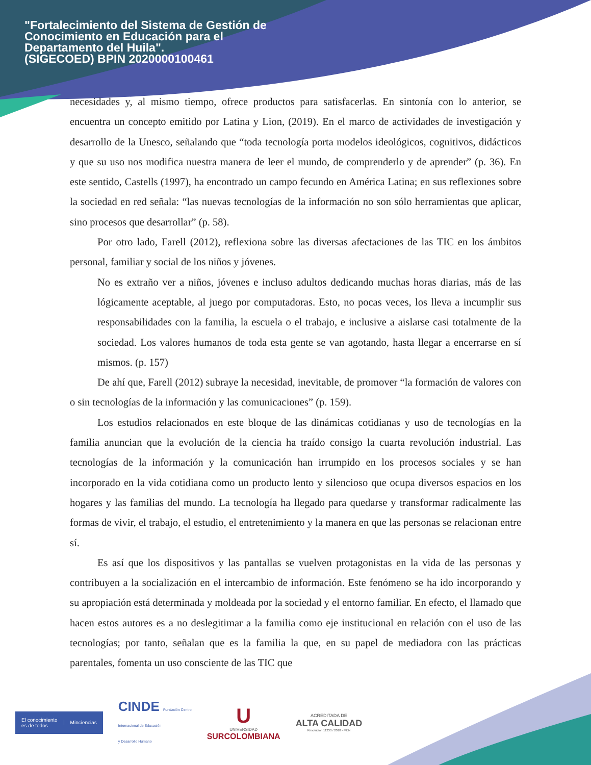"Fortalecimiento del Sistema de Gestión de
Conocimiento en Educación para el
Departamento del Huila".
(SIGECOED) BPIN 2020000100461
necesidades y, al mismo tiempo, ofrece productos para satisfacerlas. En sintonía con lo anterior, se encuentra un concepto emitido por Latina y Lion, (2019). En el marco de actividades de investigación y desarrollo de la Unesco, señalando que “toda tecnología porta modelos ideológicos, cognitivos, didácticos y que su uso nos modifica nuestra manera de leer el mundo, de comprenderlo y de aprender” (p. 36). En este sentido, Castells (1997), ha encontrado un campo fecundo en América Latina; en sus reflexiones sobre la sociedad en red señala: “las nuevas tecnologías de la información no son sólo herramientas que aplicar, sino procesos que desarrollar” (p. 58).
Por otro lado, Farell (2012), reflexiona sobre las diversas afectaciones de las TIC en los ámbitos personal, familiar y social de los niños y jóvenes.
No es extraño ver a niños, jóvenes e incluso adultos dedicando muchas horas diarias, más de las lógicamente aceptable, al juego por computadoras. Esto, no pocas veces, los lleva a incumplir sus responsabilidades con la familia, la escuela o el trabajo, e inclusive a aislarse casi totalmente de la sociedad. Los valores humanos de toda esta gente se van agotando, hasta llegar a encerrarse en sí mismos. (p. 157)
De ahí que, Farell (2012) subraye la necesidad, inevitable, de promover “la formación de valores con o sin tecnologías de la información y las comunicaciones” (p. 159).
Los estudios relacionados en este bloque de las dinámicas cotidianas y uso de tecnologías en la familia anuncian que la evolución de la ciencia ha traído consigo la cuarta revolución industrial. Las tecnologías de la información y la comunicación han irrumpido en los procesos sociales y se han incorporado en la vida cotidiana como un producto lento y silencioso que ocupa diversos espacios en los hogares y las familias del mundo. La tecnología ha llegado para quedarse y transformar radicalmente las formas de vivir, el trabajo, el estudio, el entretenimiento y la manera en que las personas se relacionan entre sí.
Es así que los dispositivos y las pantallas se vuelven protagonistas en la vida de las personas y contribuyen a la socialización en el intercambio de información. Este fenómeno se ha ido incorporando y su apropiación está determinada y moldeada por la sociedad y el entorno familiar. En efecto, el llamado que hacen estos autores es a no deslegitimar a la familia como eje institucional en relación con el uso de las tecnologías; por tanto, señalan que es la familia la que, en su papel de mediadora con las prácticas parentales, fomenta un uso consciente de las TIC que
El conocimiento
es de todos Minciencias
CINDE Fundación Centro
Internacional de Educación
y Desarrollo Humano
U
UNIVERSIDAD
SURCOLOMBIANA
ACREDITADA DE
ALTA CALIDAD
Resolución 11233 / 2018 - MEN